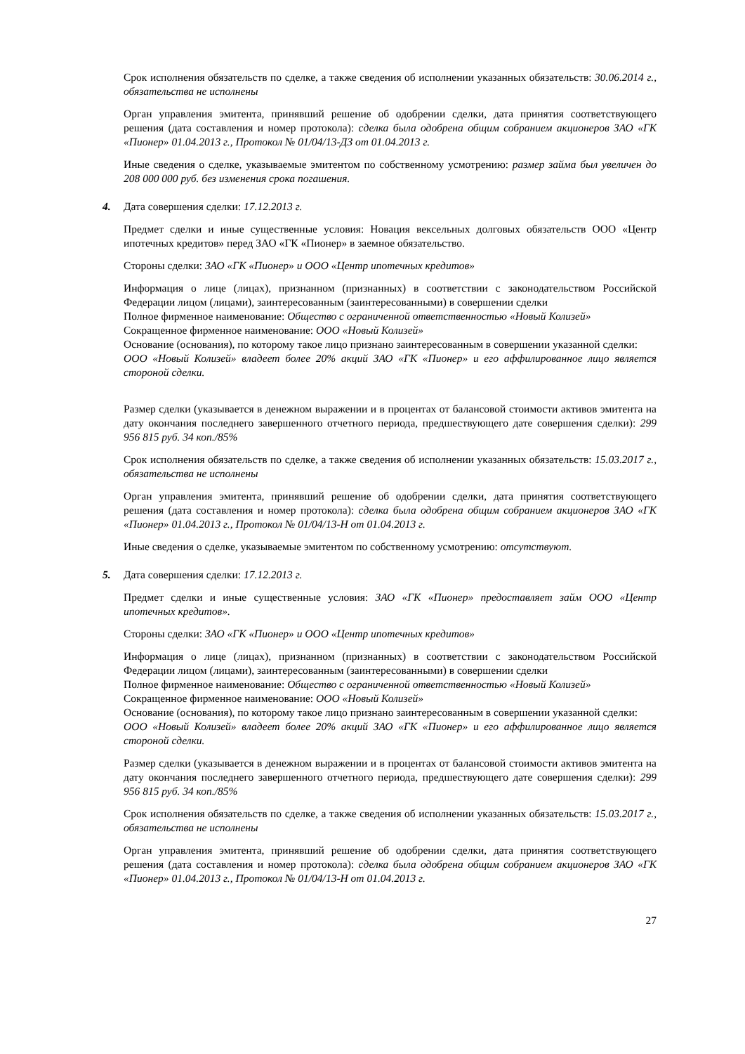Срок исполнения обязательств по сделке, а также сведения об исполнении указанных обязательств: 30.06.2014 г., обязательства не исполнены
Орган управления эмитента, принявший решение об одобрении сделки, дата принятия соответствующего решения (дата составления и номер протокола): сделка была одобрена общим собранием акционеров ЗАО «ГК «Пионер» 01.04.2013 г., Протокол № 01/04/13-ДЗ от 01.04.2013 г.
Иные сведения о сделке, указываемые эмитентом по собственному усмотрению: размер займа был увеличен до 208 000 000 руб. без изменения срока погашения.
4. Дата совершения сделки: 17.12.2013 г.
Предмет сделки и иные существенные условия: Новация вексельных долговых обязательств ООО «Центр ипотечных кредитов» перед ЗАО «ГК «Пионер» в заемное обязательство.
Стороны сделки: ЗАО «ГК «Пионер» и ООО «Центр ипотечных кредитов»
Информация о лице (лицах), признанном (признанных) в соответствии с законодательством Российской Федерации лицом (лицами), заинтересованным (заинтересованными) в совершении сделки
Полное фирменное наименование: Общество с ограниченной ответственностью «Новый Колизей»
Сокращенное фирменное наименование: ООО «Новый Колизей»
Основание (основания), по которому такое лицо признано заинтересованным в совершении указанной сделки:
ООО «Новый Колизей» владеет более 20% акций ЗАО «ГК «Пионер» и его аффилированное лицо является стороной сделки.
Размер сделки (указывается в денежном выражении и в процентах от балансовой стоимости активов эмитента на дату окончания последнего завершенного отчетного периода, предшествующего дате совершения сделки): 299 956 815 руб. 34 коп./85%
Срок исполнения обязательств по сделке, а также сведения об исполнении указанных обязательств: 15.03.2017 г., обязательства не исполнены
Орган управления эмитента, принявший решение об одобрении сделки, дата принятия соответствующего решения (дата составления и номер протокола): сделка была одобрена общим собранием акционеров ЗАО «ГК «Пионер» 01.04.2013 г., Протокол № 01/04/13-Н от 01.04.2013 г.
Иные сведения о сделке, указываемые эмитентом по собственному усмотрению: отсутствуют.
5. Дата совершения сделки: 17.12.2013 г.
Предмет сделки и иные существенные условия: ЗАО «ГК «Пионер» предоставляет займ ООО «Центр ипотечных кредитов».
Стороны сделки: ЗАО «ГК «Пионер» и ООО «Центр ипотечных кредитов»
Информация о лице (лицах), признанном (признанных) в соответствии с законодательством Российской Федерации лицом (лицами), заинтересованным (заинтересованными) в совершении сделки
Полное фирменное наименование: Общество с ограниченной ответственностью «Новый Колизей»
Сокращенное фирменное наименование: ООО «Новый Колизей»
Основание (основания), по которому такое лицо признано заинтересованным в совершении указанной сделки:
ООО «Новый Колизей» владеет более 20% акций ЗАО «ГК «Пионер» и его аффилированное лицо является стороной сделки.
Размер сделки (указывается в денежном выражении и в процентах от балансовой стоимости активов эмитента на дату окончания последнего завершенного отчетного периода, предшествующего дате совершения сделки): 299 956 815 руб. 34 коп./85%
Срок исполнения обязательств по сделке, а также сведения об исполнении указанных обязательств: 15.03.2017 г., обязательства не исполнены
Орган управления эмитента, принявший решение об одобрении сделки, дата принятия соответствующего решения (дата составления и номер протокола): сделка была одобрена общим собранием акционеров ЗАО «ГК «Пионер» 01.04.2013 г., Протокол № 01/04/13-Н от 01.04.2013 г.
27